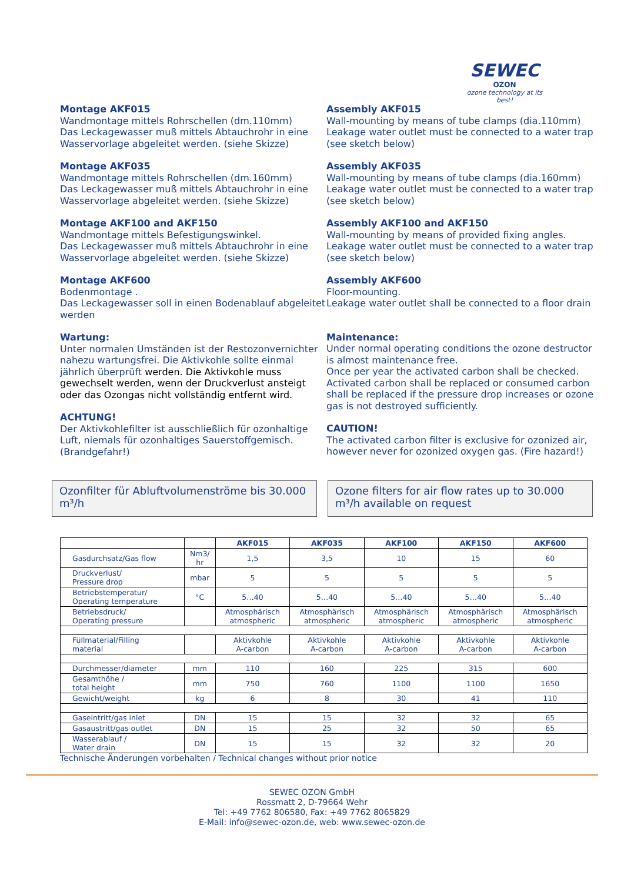SEWEC
OZON
ozone technology at its best!
Montage AKF015
Wandmontage mittels Rohrschellen (dm.110mm)
Das Leckagewasser muß mittels Abtauchrohr in eine Wasservorlage abgeleitet werden. (siehe Skizze)
Montage AKF035
Wandmontage mittels Rohrschellen (dm.160mm)
Das Leckagewasser muß mittels Abtauchrohr in eine Wasservorlage abgeleitet werden. (siehe Skizze)
Montage AKF100 and AKF150
Wandmontage mittels Befestigungswinkel.
Das Leckagewasser muß mittels Abtauchrohr in eine Wasservorlage abgeleitet werden. (siehe Skizze)
Montage AKF600
Bodenmontage .
Das Leckagewasser soll in einen Bodenablauf abgeleitet werden
Wartung:
Unter normalen Umständen ist der Restozonvernichter nahezu wartungsfrei. Die Aktivkohle sollte einmal jährlich überprüft werden. Die Aktivkohle muss gewechselt werden, wenn der Druckverlust ansteigt oder das Ozongas nicht vollständig entfernt wird.
ACHTUNG!
Der Aktivkohlefilter ist ausschließlich für ozonhaltige Luft, niemals für ozonhaltiges Sauerstoffgemisch. (Brandgefahr!)
Assembly AKF015
Wall-mounting by means of tube clamps (dia.110mm)
Leakage water outlet must be connected to a water trap (see sketch below)
Assembly AKF035
Wall-mounting by means of tube clamps (dia.160mm)
Leakage water outlet must be connected to a water trap (see sketch below)
Assembly AKF100 and AKF150
Wall-mounting by means of provided fixing angles.
Leakage water outlet must be connected to a water trap (see sketch below)
Assembly AKF600
Floor-mounting.
Leakage water outlet shall be connected to a floor drain
Maintenance:
Under normal operating conditions the ozone destructor is almost maintenance free.
Once per year the activated carbon shall be checked. Activated carbon shall be replaced or consumed carbon shall be replaced if the pressure drop increases or ozone gas is not destroyed sufficiently.
CAUTION!
The activated carbon filter is exclusive for ozonized air, however never for ozonized oxygen gas. (Fire hazard!)
Ozonfilter für Abluftvolumenströme bis 30.000 m³/h
Ozone filters for air flow rates up to 30.000 m³/h available on request
| | | AKF015 | AKF035 | AKF100 | AKF150 | AKF600 |
| --- | --- | --- | --- | --- | --- | --- |
| Gasdurchsatz/Gas flow | Nm3/ hr | 1,5 | 3,5 | 10 | 15 | 60 |
| Druckverlust/ Pressure drop | mbar | 5 | 5 | 5 | 5 | 5 |
| Betriebstemperatur/ Operating temperature | °C | 5…40 | 5…40 | 5…40 | 5…40 | 5…40 |
| Betriebsdruck/ Operating pressure | | Atmosphärisch atmospheric | Atmosphärisch atmospheric | Atmosphärisch atmospheric | Atmosphärisch atmospheric | Atmosphärisch atmospheric |
| Füllmaterial/Filling material | | Aktivkohle A-carbon | Aktivkohle A-carbon | Aktivkohle A-carbon | Aktivkohle A-carbon | Aktivkohle A-carbon |
| Durchmesser/diameter | mm | 110 | 160 | 225 | 315 | 600 |
| Gesamthöhe / total height | mm | 750 | 760 | 1100 | 1100 | 1650 |
| Gewicht/weight | kg | 6 | 8 | 30 | 41 | 110 |
| Gaseintritt/gas inlet | DN | 15 | 15 | 32 | 32 | 65 |
| Gasaustritt/gas outlet | DN | 15 | 25 | 32 | 50 | 65 |
| Wasserablauf / Water drain | DN | 15 | 15 | 32 | 32 | 20 |
Technische Änderungen vorbehalten / Technical changes without prior notice
SEWEC OZON GmbH
Rossmatt 2, D-79664 Wehr
Tel: +49 7762 806580, Fax: +49 7762 8065829
E-Mail: info@sewec-ozon.de, web: www.sewec-ozon.de